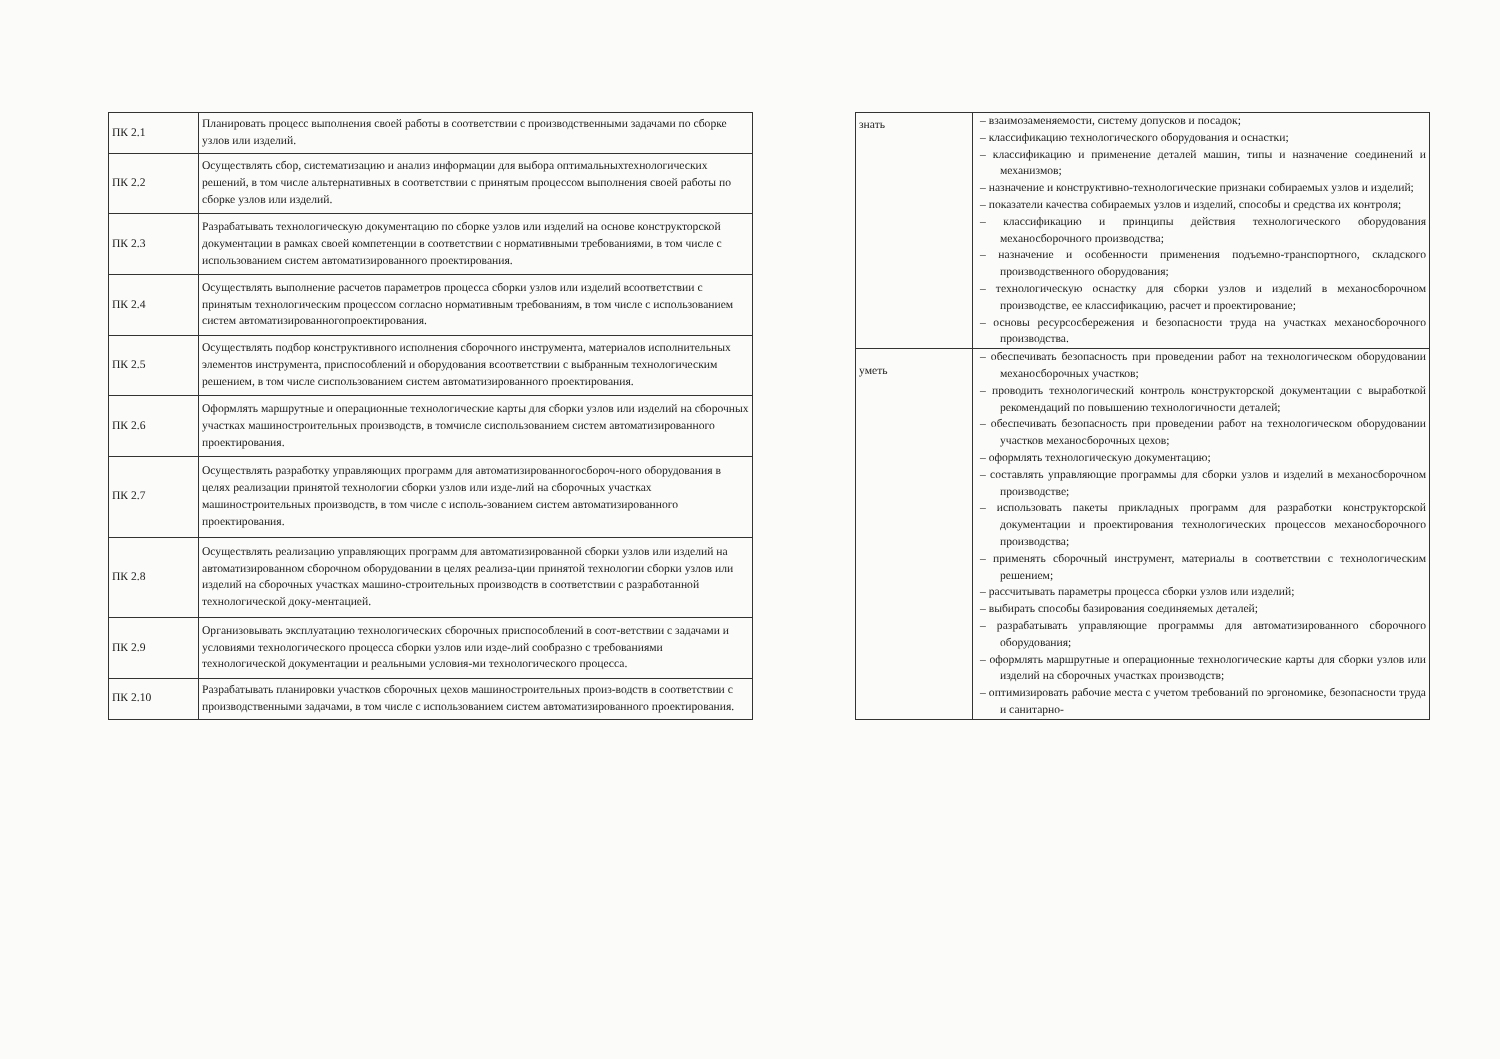| ПК 2.1 | Планировать процесс выполнения своей работы в соответствии с производственными задачами по сборке узлов или изделий. |
| ПК 2.2 | Осуществлять сбор, систематизацию и анализ информации для выбора оптимальныхтехнологических решений, в том числе альтернативных в соответствии с принятым процессом выполнения своей работы по сборке узлов или изделий. |
| ПК 2.3 | Разрабатывать технологическую документацию по сборке узлов или изделий на основе конструкторской документации в рамках своей компетенции в соответствии с нормативными требованиями, в том числе с использованием систем автоматизированного проектирования. |
| ПК 2.4 | Осуществлять выполнение расчетов параметров процесса сборки узлов или изделий всоответствии с принятым технологическим процессом согласно нормативным требованиям, в том числе с использованием систем автоматизированногопроектирования. |
| ПК 2.5 | Осуществлять подбор конструктивного исполнения сборочного инструмента, материалов исполнительных элементов инструмента, приспособлений и оборудования всоответствии с выбранным технологическим решением, в том числе сиспользованием систем автоматизированного проектирования. |
| ПК 2.6 | Оформлять маршрутные и операционные технологические карты для сборки узлов или изделий на сборочных участках машиностроительных производств, в томчисле сиспользованием систем автоматизированного проектирования. |
| ПК 2.7 | Осуществлять разработку управляющих программ для автоматизированногосбороч-ного оборудования в целях реализации принятой технологии сборки узлов или изде-лий на сборочных участках машиностроительных производств, в том числе с исполь-зованием систем автоматизированного проектирования. |
| ПК 2.8 | Осуществлять реализацию управляющих программ для автоматизированной сборки узлов или изделий на автоматизированном сборочном оборудовании в целях реализа-ции принятой технологии сборки узлов или изделий на сборочных участках машино-строительных производств в соответствии с разработанной технологической доку-ментацией. |
| ПК 2.9 | Организовывать эксплуатацию технологических сборочных приспособлений в соот-ветствии с задачами и условиями технологического процесса сборки узлов или изде-лий сообразно с требованиями технологической документации и реальными условия-ми технологического процесса. |
| ПК 2.10 | Разрабатывать планировки участков сборочных цехов машиностроительных произ-водств в соответствии с производственными задачами, в том числе с использованием систем автоматизированного проектирования. |
| знать | – взаимозаменяемости, систему допусков и посадок; – классификацию технологического оборудования и оснастки; – классификацию и применение деталей машин, типы и назначение соединений и механизмов; – назначение и конструктивно-технологические признаки собираемых узлов и изделий; – показатели качества собираемых узлов и изделий, способы и средства их контроля; – классификацию и принципы действия технологического оборудования механосборочного производства; – назначение и особенности применения подъемно-транспортного, складского производственного оборудования; – технологическую оснастку для сборки узлов и изделий в механосборочном производстве, ее классификацию, расчет и проектирование; – основы ресурсосбережения и безопасности труда на участках механосборочного производства. |
| уметь | – обеспечивать безопасность при проведении работ на технологическом оборудовании механосборочных участков; – проводить технологический контроль конструкторской документации с выработкой рекомендаций по повышению технологичности деталей; – обеспечивать безопасность при проведении работ на технологическом оборудовании участков механосборочных цехов; – оформлять технологическую документацию; – составлять управляющие программы для сборки узлов и изделий в механосборочном производстве; – использовать пакеты прикладных программ для разработки конструкторской документации и проектирования технологических процессов механосборочного производства; – применять сборочный инструмент, материалы в соответствии с технологическим решением; – рассчитывать параметры процесса сборки узлов или изделий; – выбирать способы базирования соединяемых деталей; – разрабатывать управляющие программы для автоматизированного сборочного оборудования; – оформлять маршрутные и операционные технологические карты для сборки узлов или изделий на сборочных участках производств; – оптимизировать рабочие места с учетом требований по эргономике, безопасности труда и санитарно- |